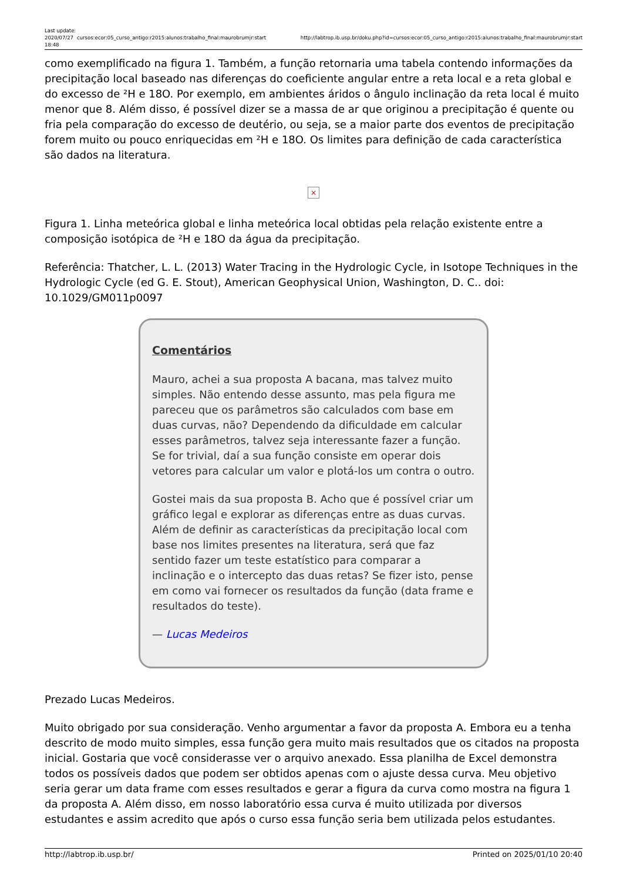Last update: 2020/07/27 18:48
cursos:ecor:05_curso_antigo:r2015:alunos:trabalho_final:maurobrumjr:start http://labtrop.ib.usp.br/doku.php?id=cursos:ecor:05_curso_antigo:r2015:alunos:trabalho_final:maurobrumjr:start
como exemplificado na figura 1. Também, a função retornaria uma tabela contendo informações da precipitação local baseado nas diferenças do coeficiente angular entre a reta local e a reta global e do excesso de ²H e 18O. Por exemplo, em ambientes áridos o ângulo inclinação da reta local é muito menor que 8. Além disso, é possível dizer se a massa de ar que originou a precipitação é quente ou fria pela comparação do excesso de deutério, ou seja, se a maior parte dos eventos de precipitação forem muito ou pouco enriquecidas em ²H e 18O. Os limites para definição de cada característica são dados na literatura.
×
Figura 1. Linha meteórica global e linha meteórica local obtidas pela relação existente entre a composição isotópica de ²H e 18O da água da precipitação.
Referência: Thatcher, L. L. (2013) Water Tracing in the Hydrologic Cycle, in Isotope Techniques in the Hydrologic Cycle (ed G. E. Stout), American Geophysical Union, Washington, D. C.. doi: 10.1029/GM011p0097
Comentários
Mauro, achei a sua proposta A bacana, mas talvez muito simples. Não entendo desse assunto, mas pela figura me pareceu que os parâmetros são calculados com base em duas curvas, não? Dependendo da dificuldade em calcular esses parâmetros, talvez seja interessante fazer a função. Se for trivial, daí a sua função consiste em operar dois vetores para calcular um valor e plotá-los um contra o outro.
Gostei mais da sua proposta B. Acho que é possível criar um gráfico legal e explorar as diferenças entre as duas curvas. Além de definir as características da precipitação local com base nos limites presentes na literatura, será que faz sentido fazer um teste estatístico para comparar a inclinação e o intercepto das duas retas? Se fizer isto, pense em como vai fornecer os resultados da função (data frame e resultados do teste).
— Lucas Medeiros
Prezado Lucas Medeiros.
Muito obrigado por sua consideração. Venho argumentar a favor da proposta A. Embora eu a tenha descrito de modo muito simples, essa função gera muito mais resultados que os citados na proposta inicial. Gostaria que você considerasse ver o arquivo anexado. Essa planilha de Excel demonstra todos os possíveis dados que podem ser obtidos apenas com o ajuste dessa curva. Meu objetivo seria gerar um data frame com esses resultados e gerar a figura da curva como mostra na figura 1 da proposta A. Além disso, em nosso laboratório essa curva é muito utilizada por diversos estudantes e assim acredito que após o curso essa função seria bem utilizada pelos estudantes.
http://labtrop.ib.usp.br/ Printed on 2025/01/10 20:40